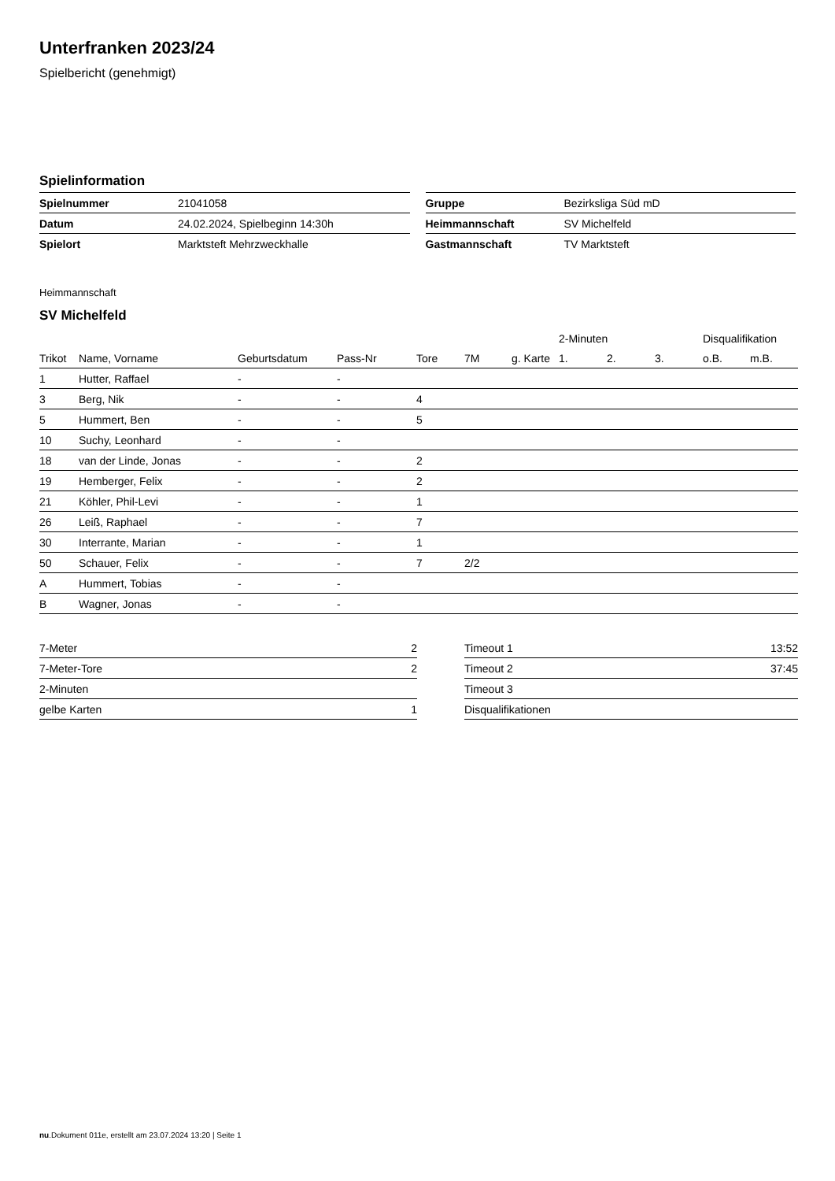Unterfranken 2023/24
Spielbericht (genehmigt)
Spielinformation
| Spielnummer | 21041058 |
| Datum | 24.02.2024, Spielbeginn 14:30h |
| Spielort | Marktsteft Mehrzweckhalle |
| Gruppe | Bezirksliga Süd mD |
| Heimmannschaft | SV Michelfeld |
| Gastmannschaft | TV Marktsteft |
Heimmannschaft
SV Michelfeld
| | | | | | | | 2-Minuten | | | Disqualifikation | |
| --- | --- | --- | --- | --- | --- | --- | --- | --- | --- | --- | --- |
| Trikot | Name, Vorname | Geburtsdatum | Pass-Nr | Tore | 7M | g. Karte | 1. | 2. | 3. | o.B. | m.B. |
| 1 | Hutter, Raffael | - | - | | | | | | | | |
| 3 | Berg, Nik | - | - | 4 | | | | | | | |
| 5 | Hummert, Ben | - | - | 5 | | | | | | | |
| 10 | Suchy, Leonhard | - | - | | | | | | | | |
| 18 | van der Linde, Jonas | - | - | 2 | | | | | | | |
| 19 | Hemberger, Felix | - | - | 2 | | | | | | | |
| 21 | Köhler, Phil-Levi | - | - | 1 | | | | | | | |
| 26 | Leiß, Raphael | - | - | 7 | | | | | | | |
| 30 | Interrante, Marian | - | - | 1 | | | | | | | |
| 50 | Schauer, Felix | - | - | 7 | 2/2 | | | | | | |
| A | Hummert, Tobias | - | - | | | | | | | | |
| B | Wagner, Jonas | - | - | | | | | | | | |
| 7-Meter | 2 |
| 7-Meter-Tore | 2 |
| 2-Minuten | |
| gelbe Karten | 1 |
| Timeout 1 | 13:52 |
| Timeout 2 | 37:45 |
| Timeout 3 | |
| Disqualifikationen | |
nu.Dokument 011e, erstellt am 23.07.2024 13:20 | Seite 1